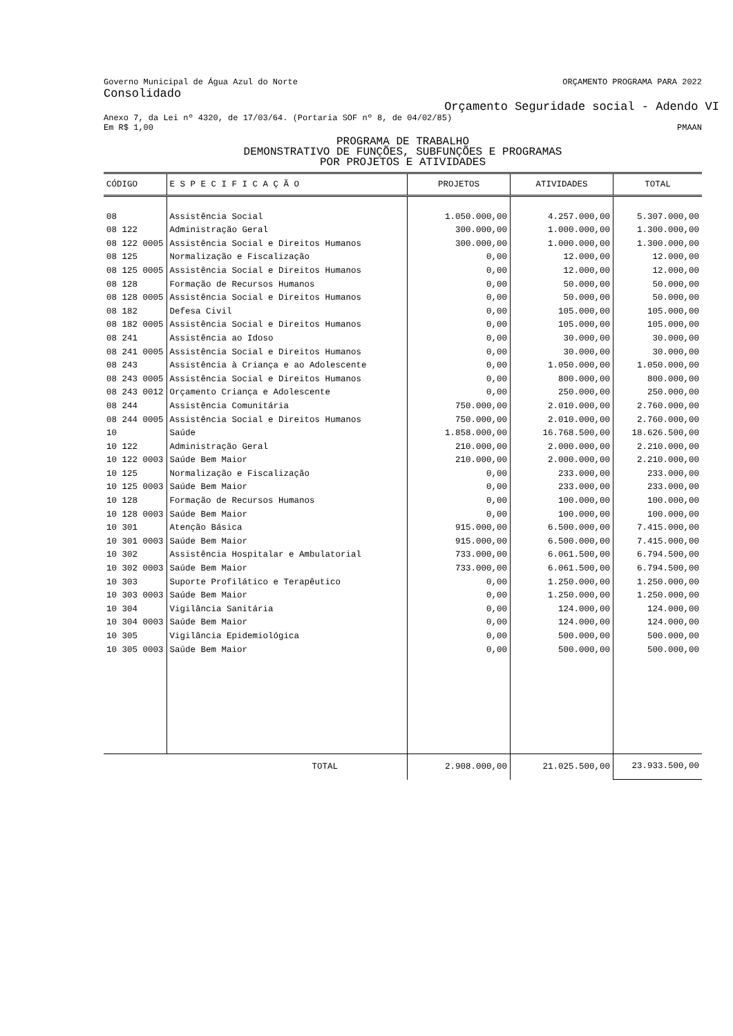Governo Municipal de Água Azul do Norte ORÇAMENTO PROGRAMA PARA 2022
Consolidado
Orçamento Seguridade social - Adendo VI
Anexo 7, da Lei nº 4320, de 17/03/64. (Portaria SOF nº 8, de 04/02/85)
Em R$ 1,00 PMAAN
PROGRAMA DE TRABALHO
DEMONSTRATIVO DE FUNÇÕES, SUBFUNÇÕES E PROGRAMAS
POR PROJETOS E ATIVIDADES
| CÓDIGO | E S P E C I F I C A Ç Ã O | PROJETOS | ATIVIDADES | TOTAL |
| --- | --- | --- | --- | --- |
| 08 | Assistência Social | 1.050.000,00 | 4.257.000,00 | 5.307.000,00 |
| 08 122 | Administração Geral | 300.000,00 | 1.000.000,00 | 1.300.000,00 |
| 08 122 0005 | Assistência Social e Direitos Humanos | 300.000,00 | 1.000.000,00 | 1.300.000,00 |
| 08 125 | Normalização e Fiscalização | 0,00 | 12.000,00 | 12.000,00 |
| 08 125 0005 | Assistência Social e Direitos Humanos | 0,00 | 12.000,00 | 12.000,00 |
| 08 128 | Formação de Recursos Humanos | 0,00 | 50.000,00 | 50.000,00 |
| 08 128 0005 | Assistência Social e Direitos Humanos | 0,00 | 50.000,00 | 50.000,00 |
| 08 182 | Defesa Civil | 0,00 | 105.000,00 | 105.000,00 |
| 08 182 0005 | Assistência Social e Direitos Humanos | 0,00 | 105.000,00 | 105.000,00 |
| 08 241 | Assistência ao Idoso | 0,00 | 30.000,00 | 30.000,00 |
| 08 241 0005 | Assistência Social e Direitos Humanos | 0,00 | 30.000,00 | 30.000,00 |
| 08 243 | Assistência à Criança e ao Adolescente | 0,00 | 1.050.000,00 | 1.050.000,00 |
| 08 243 0005 | Assistência Social e Direitos Humanos | 0,00 | 800.000,00 | 800.000,00 |
| 08 243 0012 | Orçamento Criança e Adolescente | 0,00 | 250.000,00 | 250.000,00 |
| 08 244 | Assistência Comunitária | 750.000,00 | 2.010.000,00 | 2.760.000,00 |
| 08 244 0005 | Assistência Social e Direitos Humanos | 750.000,00 | 2.010.000,00 | 2.760.000,00 |
| 10 | Saúde | 1.858.000,00 | 16.768.500,00 | 18.626.500,00 |
| 10 122 | Administração Geral | 210.000,00 | 2.000.000,00 | 2.210.000,00 |
| 10 122 0003 | Saúde Bem Maior | 210.000,00 | 2.000.000,00 | 2.210.000,00 |
| 10 125 | Normalização e Fiscalização | 0,00 | 233.000,00 | 233.000,00 |
| 10 125 0003 | Saúde Bem Maior | 0,00 | 233.000,00 | 233.000,00 |
| 10 128 | Formação de Recursos Humanos | 0,00 | 100.000,00 | 100.000,00 |
| 10 128 0003 | Saúde Bem Maior | 0,00 | 100.000,00 | 100.000,00 |
| 10 301 | Atenção Básica | 915.000,00 | 6.500.000,00 | 7.415.000,00 |
| 10 301 0003 | Saúde Bem Maior | 915.000,00 | 6.500.000,00 | 7.415.000,00 |
| 10 302 | Assistência Hospitalar e Ambulatorial | 733.000,00 | 6.061.500,00 | 6.794.500,00 |
| 10 302 0003 | Saúde Bem Maior | 733.000,00 | 6.061.500,00 | 6.794.500,00 |
| 10 303 | Suporte Profilático e Terapêutico | 0,00 | 1.250.000,00 | 1.250.000,00 |
| 10 303 0003 | Saúde Bem Maior | 0,00 | 1.250.000,00 | 1.250.000,00 |
| 10 304 | Vigilância Sanitária | 0,00 | 124.000,00 | 124.000,00 |
| 10 304 0003 | Saúde Bem Maior | 0,00 | 124.000,00 | 124.000,00 |
| 10 305 | Vigilância Epidemiológica | 0,00 | 500.000,00 | 500.000,00 |
| 10 305 0003 | Saúde Bem Maior | 0,00 | 500.000,00 | 500.000,00 |
| | TOTAL | 2.908.000,00 | 21.025.500,00 | 23.933.500,00 |